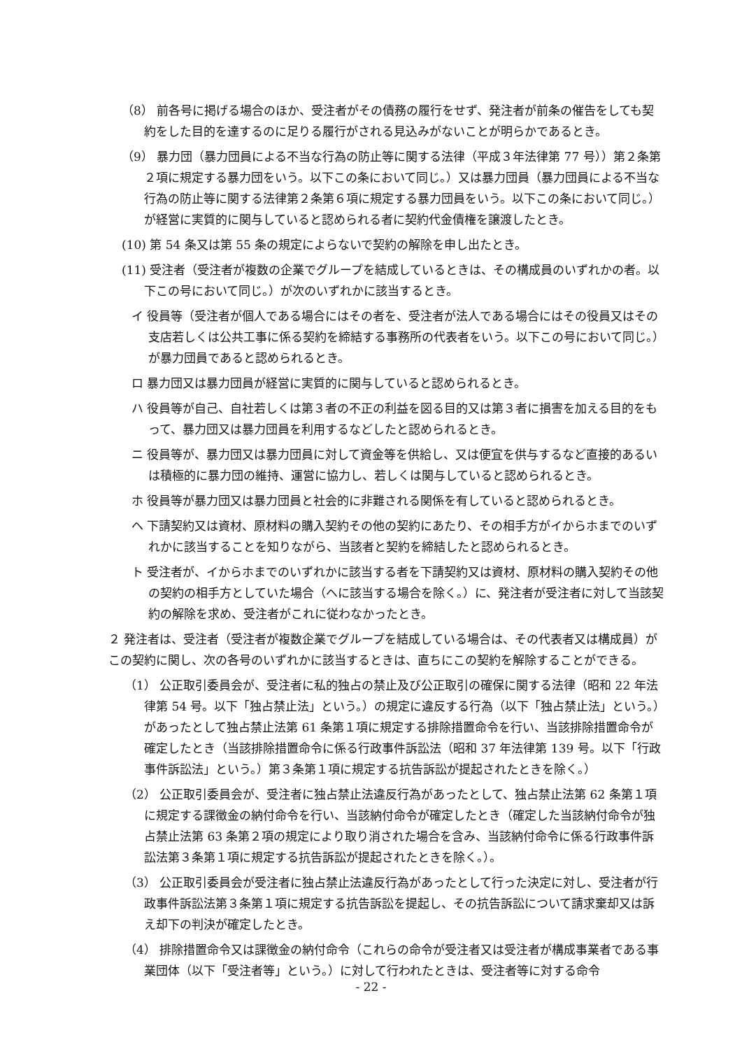（8） 前各号に掲げる場合のほか、受注者がその債務の履行をせず、発注者が前条の催告をしても契約をした目的を達するのに足りる履行がされる見込みがないことが明らかであるとき。
（9） 暴力団（暴力団員による不当な行為の防止等に関する法律（平成３年法律第 77 号））第２条第２項に規定する暴力団をいう。以下この条において同じ。）又は暴力団員（暴力団員による不当な行為の防止等に関する法律第２条第６項に規定する暴力団員をいう。以下この条において同じ。）が経営に実質的に関与していると認められる者に契約代金債権を譲渡したとき。
(10) 第 54 条又は第 55 条の規定によらないで契約の解除を申し出たとき。
(11) 受注者（受注者が複数の企業でグループを結成しているときは、その構成員のいずれかの者。以下この号において同じ。）が次のいずれかに該当するとき。
イ 役員等（受注者が個人である場合にはその者を、受注者が法人である場合にはその役員又はその支店若しくは公共工事に係る契約を締結する事務所の代表者をいう。以下この号において同じ。）が暴力団員であると認められるとき。
ロ 暴力団又は暴力団員が経営に実質的に関与していると認められるとき。
ハ 役員等が自己、自社若しくは第３者の不正の利益を図る目的又は第３者に損害を加える目的をもって、暴力団又は暴力団員を利用するなどしたと認められるとき。
ニ 役員等が、暴力団又は暴力団員に対して資金等を供給し、又は便宜を供与するなど直接的あるいは積極的に暴力団の維持、運営に協力し、若しくは関与していると認められるとき。
ホ 役員等が暴力団又は暴力団員と社会的に非難される関係を有していると認められるとき。
ヘ 下請契約又は資材、原材料の購入契約その他の契約にあたり、その相手方がイからホまでのいずれかに該当することを知りながら、当該者と契約を締結したと認められるとき。
ト 受注者が、イからホまでのいずれかに該当する者を下請契約又は資材、原材料の購入契約その他の契約の相手方としていた場合（ヘに該当する場合を除く。）に、発注者が受注者に対して当該契約の解除を求め、受注者がこれに従わなかったとき。
２ 発注者は、受注者（受注者が複数企業でグループを結成している場合は、その代表者又は構成員）がこの契約に関し、次の各号のいずれかに該当するときは、直ちにこの契約を解除することができる。
（1） 公正取引委員会が、受注者に私的独占の禁止及び公正取引の確保に関する法律（昭和 22 年法律第 54 号。以下「独占禁止法」という。）の規定に違反する行為（以下「独占禁止法」という。）があったとして独占禁止法第 61 条第１項に規定する排除措置命令を行い、当該排除措置命令が確定したとき（当該排除措置命令に係る行政事件訴訟法（昭和 37 年法律第 139 号。以下「行政事件訴訟法」という。）第３条第１項に規定する抗告訴訟が提起されたときを除く。）
（2） 公正取引委員会が、受注者に独占禁止法違反行為があったとして、独占禁止法第 62 条第１項に規定する課徴金の納付命令を行い、当該納付命令が確定したとき（確定した当該納付命令が独占禁止法第 63 条第２項の規定により取り消された場合を含み、当該納付命令に係る行政事件訴訟法第３条第１項に規定する抗告訴訟が提起されたときを除く。）。
（3） 公正取引委員会が受注者に独占禁止法違反行為があったとして行った決定に対し、受注者が行政事件訴訟法第３条第１項に規定する抗告訴訟を提起し、その抗告訴訟について請求棄却又は訴え却下の判決が確定したとき。
（4） 排除措置命令又は課徴金の納付命令（これらの命令が受注者又は受注者が構成事業者である事業団体（以下「受注者等」という。）に対して行われたときは、受注者等に対する命令
- 22 -